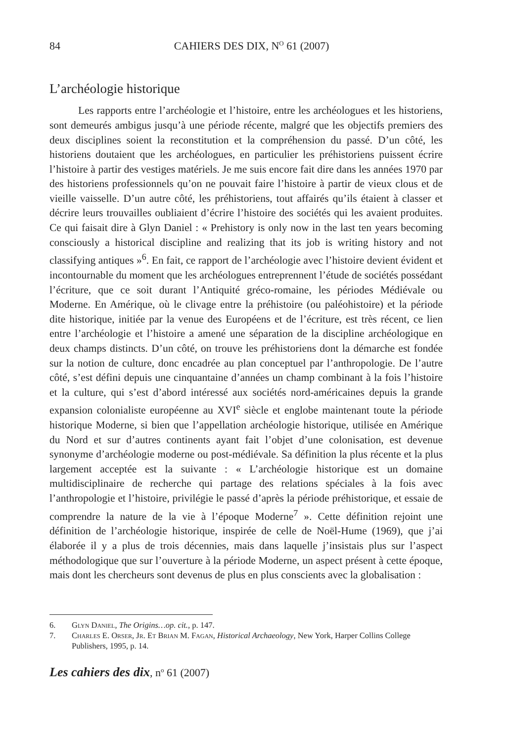84 CAHIERS DES DIX, N<sup>O</sup> 61 (2007)
L’archéologie historique
Les rapports entre l’archéologie et l’histoire, entre les archéologues et les historiens, sont demeurés ambigus jusqu’à une période récente, malgré que les objectifs premiers des deux disciplines soient la reconstitution et la compréhension du passé. D’un côté, les historiens doutaient que les archéologues, en particulier les préhistoriens puissent écrire l’histoire à partir des vestiges matériels. Je me suis encore fait dire dans les années 1970 par des historiens professionnels qu’on ne pouvait faire l’histoire à partir de vieux clous et de vieille vaisselle. D’un autre côté, les préhistoriens, tout affairés qu’ils étaient à classer et décrire leurs trouvailles oubliaient d’écrire l’histoire des sociétés qui les avaient produites. Ce qui faisait dire à Glyn Daniel : « Prehistory is only now in the last ten years becoming consciously a historical discipline and realizing that its job is writing history and not classifying antiques »<sup>6</sup>. En fait, ce rapport de l’archéologie avec l’histoire devient évident et incontournable du moment que les archéologues entreprennent l’étude de sociétés possédant l’écriture, que ce soit durant l’Antiquité gréco-romaine, les périodes Médiévale ou Moderne. En Amérique, où le clivage entre la préhistoire (ou paléohistoire) et la période dite historique, initiée par la venue des Européens et de l’écriture, est très récent, ce lien entre l’archéologie et l’histoire a amené une séparation de la discipline archéologique en deux champs distincts. D’un côté, on trouve les préhistoriens dont la démarche est fondée sur la notion de culture, donc encadrée au plan conceptuel par l’anthropologie. De l’autre côté, s’est défini depuis une cinquantaine d’années un champ combinant à la fois l’histoire et la culture, qui s’est d’abord intéressé aux sociétés nord-américaines depuis la grande expansion colonialiste européenne au XVI<sup>e</sup> siècle et englobe maintenant toute la période historique Moderne, si bien que l’appellation archéologie historique, utilisée en Amérique du Nord et sur d’autres continents ayant fait l’objet d’une colonisation, est devenue synonyme d’archéologie moderne ou post-médiévale. Sa définition la plus récente et la plus largement acceptée est la suivante : « L’archéologie historique est un domaine multidisciplinaire de recherche qui partage des relations spéciales à la fois avec l’anthropologie et l’histoire, privilégie le passé d’après la période préhistorique, et essaie de comprendre la nature de la vie à l’époque Moderne<sup>7</sup> ». Cette définition rejoint une définition de l’archéologie historique, inspirée de celle de Noël-Hume (1969), que j’ai élaborée il y a plus de trois décennies, mais dans laquelle j’insistais plus sur l’aspect méthodologique que sur l’ouverture à la période Moderne, un aspect présent à cette époque, mais dont les chercheurs sont devenus de plus en plus conscients avec la globalisation :
6. Glyn Daniel, The Origins…op. cit., p. 147.
7. Charles E. Orser, Jr. Et Brian M. Fagan, Historical Archaeology, New York, Harper Collins College Publishers, 1995, p. 14.
Les cahiers des dix, n<sup>o</sup> 61 (2007)